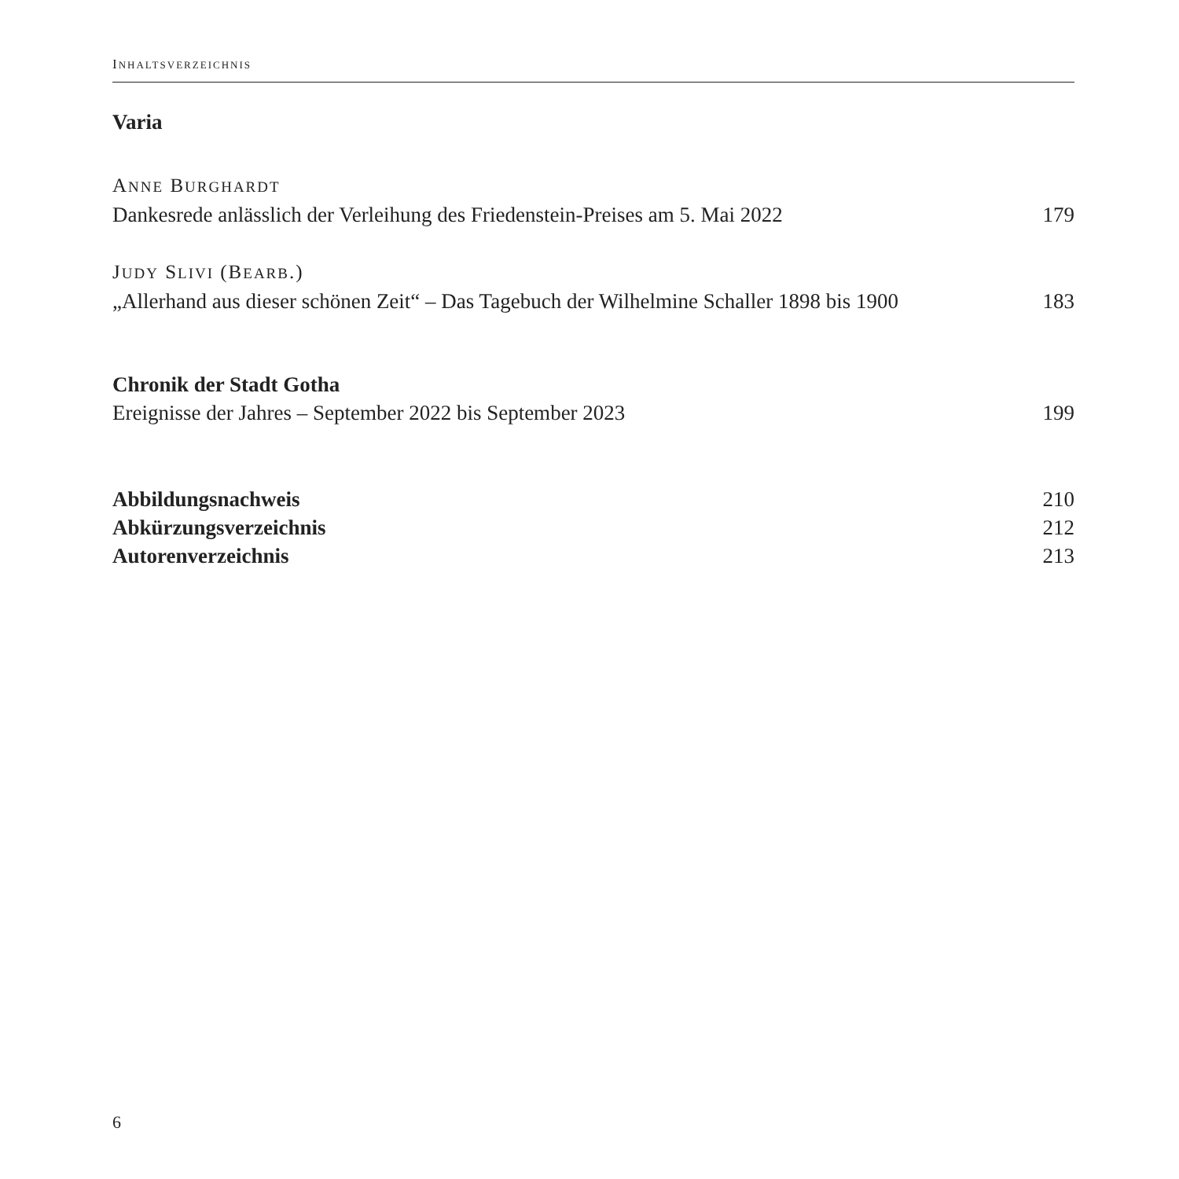INHALTSVERZEICHNIS
Varia
ANNE BURGHARDT
Dankesrede anlässlich der Verleihung des Friedenstein-Preises am 5. Mai 2022 179
JUDY SLIVI (BEARB.)
„Allerhand aus dieser schönen Zeit“ – Das Tagebuch der Wilhelmine Schaller 1898 bis 1900 183
Chronik der Stadt Gotha
Ereignisse der Jahres – September 2022 bis September 2023 199
Abbildungsnachweis 210
Abkürzungsverzeichnis 212
Autorenverzeichnis 213
6